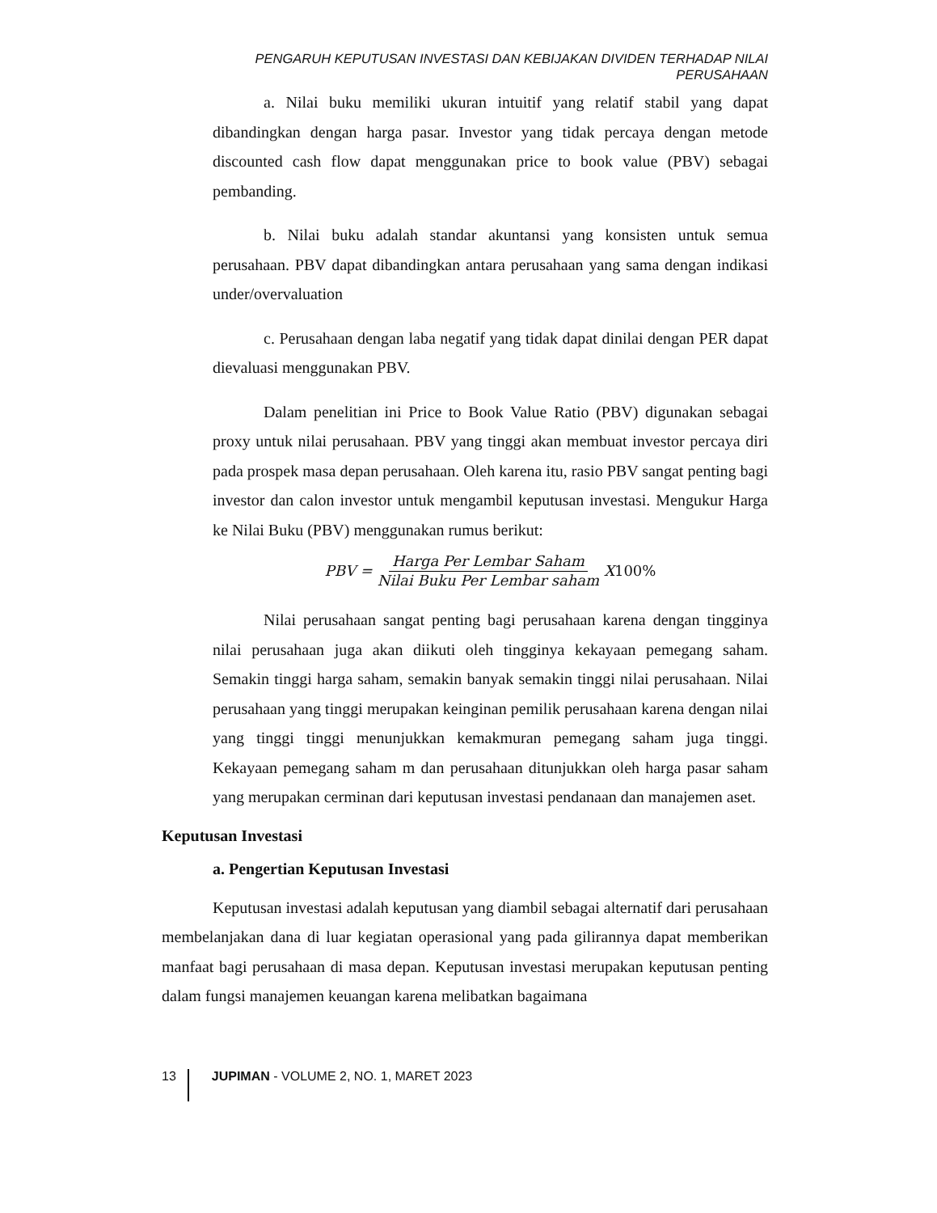PENGARUH KEPUTUSAN INVESTASI DAN KEBIJAKAN DIVIDEN TERHADAP NILAI PERUSAHAAN
a. Nilai buku memiliki ukuran intuitif yang relatif stabil yang dapat dibandingkan dengan harga pasar. Investor yang tidak percaya dengan metode discounted cash flow dapat menggunakan price to book value (PBV) sebagai pembanding.
b. Nilai buku adalah standar akuntansi yang konsisten untuk semua perusahaan. PBV dapat dibandingkan antara perusahaan yang sama dengan indikasi under/overvaluation
c. Perusahaan dengan laba negatif yang tidak dapat dinilai dengan PER dapat dievaluasi menggunakan PBV.
Dalam penelitian ini Price to Book Value Ratio (PBV) digunakan sebagai proxy untuk nilai perusahaan. PBV yang tinggi akan membuat investor percaya diri pada prospek masa depan perusahaan. Oleh karena itu, rasio PBV sangat penting bagi investor dan calon investor untuk mengambil keputusan investasi. Mengukur Harga ke Nilai Buku (PBV) menggunakan rumus berikut:
PBV = Harga Per Lembar Saham Nilai Buku Per Lembar saham X 100%
Nilai perusahaan sangat penting bagi perusahaan karena dengan tingginya nilai perusahaan juga akan diikuti oleh tingginya kekayaan pemegang saham. Semakin tinggi harga saham, semakin banyak semakin tinggi nilai perusahaan. Nilai perusahaan yang tinggi merupakan keinginan pemilik perusahaan karena dengan nilai yang tinggi tinggi menunjukkan kemakmuran pemegang saham juga tinggi. Kekayaan pemegang saham m dan perusahaan ditunjukkan oleh harga pasar saham yang merupakan cerminan dari keputusan investasi pendanaan dan manajemen aset.
Keputusan Investasi
a. Pengertian Keputusan Investasi
Keputusan investasi adalah keputusan yang diambil sebagai alternatif dari perusahaan membelanjakan dana di luar kegiatan operasional yang pada gilirannya dapat memberikan manfaat bagi perusahaan di masa depan. Keputusan investasi merupakan keputusan penting dalam fungsi manajemen keuangan karena melibatkan bagaimana
13 JUPIMAN - VOLUME 2, NO. 1, MARET 2023